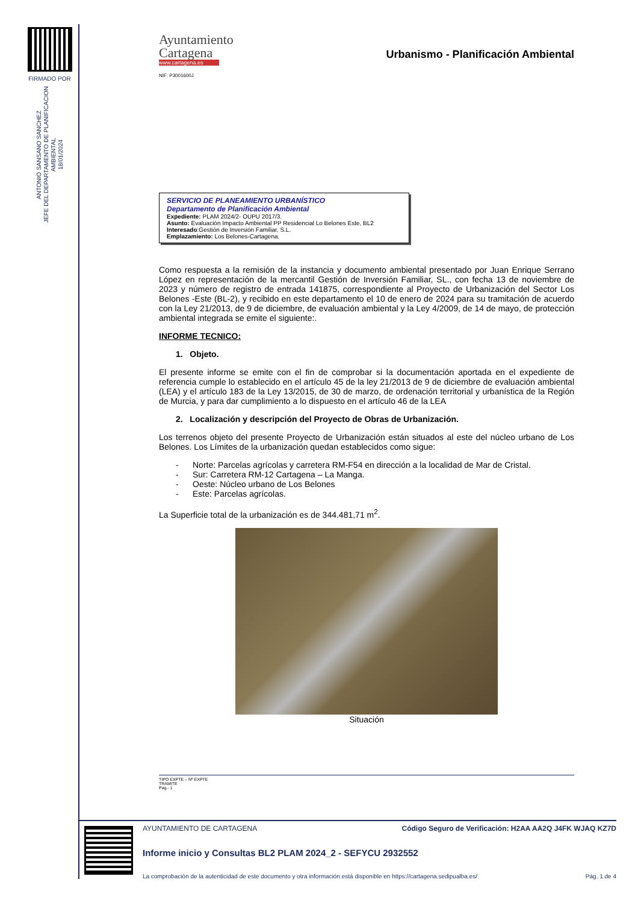FIRMADO POR
ANTONIO SANSANO SANCHEZ
JEFE DEL DEPARTAMENTO DE PLANIFICACION AMBIENTAL
18/01/2024
Ayuntamiento
Cartagena
www.cartagena.es
NIF: P3001600J
Urbanismo - Planificación Ambiental
SERVICIO DE PLANEAMIENTO URBANÍSTICO
Departamento de Planificación Ambiental
Expediente: PLAM 2024/2- OUPU 2017/3.
Asunto: Evaluación Impacto Ambiental PP Residencial Lo Belones Este, BL2
Interesado:Gestión de Inversión Familiar, S.L.
Emplazamiento: Los Belones-Cartagena.
Como respuesta a la remisión de la instancia y documento ambiental presentado por Juan Enrique Serrano López en representación de la mercantil Gestión de Inversión Familiar, SL., con fecha 13 de noviembre de 2023 y número de registro de entrada 141875, correspondiente al Proyecto de Urbanización del Sector Los Belones -Este (BL-2), y recibido en este departamento el 10 de enero de 2024 para su tramitación de acuerdo con la Ley 21/2013, de 9 de diciembre, de evaluación ambiental y la Ley 4/2009, de 14 de mayo, de protección ambiental integrada se emite el siguiente:.
INFORME TECNICO:
1. Objeto.
El presente informe se emite con el fin de comprobar si la documentación aportada en el expediente de referencia cumple lo establecido en el artículo 45 de la ley 21/2013 de 9 de diciembre de evaluación ambiental (LEA) y el artículo 183 de la Ley 13/2015, de 30 de marzo, de ordenación territorial y urbanística de la Región de Murcia, y para dar cumplimiento a lo dispuesto en el artículo 46 de la LEA
2. Localización y descripción del Proyecto de Obras de Urbanización.
Los terrenos objeto del presente Proyecto de Urbanización están situados al este del núcleo urbano de Los Belones. Los Límites de la urbanización quedan establecidos como sigue:
- Norte: Parcelas agrícolas y carretera RM-F54 en dirección a la localidad de Mar de Cristal.
- Sur: Carretera RM-12 Cartagena – La Manga.
- Oeste: Núcleo urbano de Los Belones
- Este: Parcelas agrícolas.
La Superficie total de la urbanización es de 344.481,71 m<sup>2</sup>.
Situación
TIPO EXPTE – Nº EXPTE
TRAMITE
Pag.- 1
AYUNTAMIENTO DE CARTAGENA Código Seguro de Verificación: H2AA AA2Q J4FK WJAQ KZ7D
Informe inicio y Consultas BL2 PLAM 2024_2 - SEFYCU 2932552
La comprobación de la autenticidad de este documento y otra información está disponible en https://cartagena.sedipualba.es/ Pág. 1 de 4